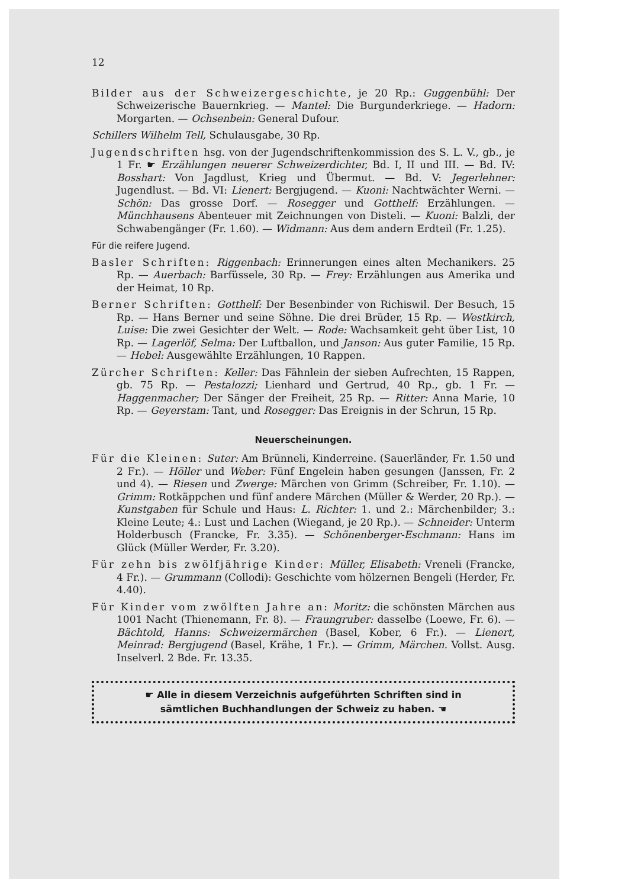12
Bilder aus der Schweizergeschichte, je 20 Rp.: Guggenbühl: Der Schweizerische Bauernkrieg. — Mantel: Die Burgunderkriege. — Hadorn: Morgarten. — Ochsenbein: General Dufour.
Schillers Wilhelm Tell, Schulausgabe, 30 Rp.
Jugendschriften hsg. von der Jugendschriftenkommission des S. L. V., gb., je 1 Fr. ☛ Erzählungen neuerer Schweizerdichter, Bd. I, II und III. — Bd. IV: Bosshart: Von Jagdlust, Krieg und Übermut. — Bd. V: Jegerlehner: Jugendlust. — Bd. VI: Lienert: Bergjugend. — Kuoni: Nachtwächter Werni. — Schön: Das grosse Dorf. — Rosegger und Gotthelf: Erzählungen. — Münchhausens Abenteuer mit Zeichnungen von Disteli. — Kuoni: Balzli, der Schwabengänger (Fr. 1.60). — Widmann: Aus dem andern Erdteil (Fr. 1.25).
Für die reifere Jugend.
Basler Schriften: Riggenbach: Erinnerungen eines alten Mechanikers. 25 Rp. — Auerbach: Barfüssele, 30 Rp. — Frey: Erzählungen aus Amerika und der Heimat, 10 Rp.
Berner Schriften: Gotthelf: Der Besenbinder von Richiswil. Der Besuch, 15 Rp. — Hans Berner und seine Söhne. Die drei Brüder, 15 Rp. — Westkirch, Luise: Die zwei Gesichter der Welt. — Rode: Wachsamkeit geht über List, 10 Rp. — Lagerlöf, Selma: Der Luftballon, und Janson: Aus guter Familie, 15 Rp. — Hebel: Ausgewählte Erzählungen, 10 Rappen.
Zürcher Schriften: Keller: Das Fähnlein der sieben Aufrechten, 15 Rappen, gb. 75 Rp. — Pestalozzi; Lienhard und Gertrud, 40 Rp., gb. 1 Fr. — Haggenmacher; Der Sänger der Freiheit, 25 Rp. — Ritter: Anna Marie, 10 Rp. — Geyerstam: Tant, und Rosegger: Das Ereignis in der Schrun, 15 Rp.
Neuerscheinungen.
Für die Kleinen: Suter: Am Brünneli, Kinderreine. (Sauerländer, Fr. 1.50 und 2 Fr.). — Höller und Weber: Fünf Engelein haben gesungen (Janssen, Fr. 2 und 4). — Riesen und Zwerge: Märchen von Grimm (Schreiber, Fr. 1.10). — Grimm: Rotkäppchen und fünf andere Märchen (Müller & Werder, 20 Rp.). — Kunstgaben für Schule und Haus: L. Richter: 1. und 2.: Märchenbilder; 3.: Kleine Leute; 4.: Lust und Lachen (Wiegand, je 20 Rp.). — Schneider: Unterm Holderbusch (Francke, Fr. 3.35). — Schönenberger-Eschmann: Hans im Glück (Müller Werder, Fr. 3.20).
Für zehn bis zwölfjährige Kinder: Müller, Elisabeth: Vreneli (Francke, 4 Fr.). — Grummann (Collodi): Geschichte vom hölzernen Bengeli (Herder, Fr. 4.40).
Für Kinder vom zwölften Jahre an: Moritz: die schönsten Märchen aus 1001 Nacht (Thienemann, Fr. 8). — Fraungruber: dasselbe (Loewe, Fr. 6). — Bächtold, Hanns: Schweizermärchen (Basel, Kober, 6 Fr.). — Lienert, Meinrad: Bergjugend (Basel, Krähe, 1 Fr.). — Grimm, Märchen. Vollst. Ausg. Inselverl. 2 Bde. Fr. 13.35.
☛ Alle in diesem Verzeichnis aufgeführten Schriften sind in
sämtlichen Buchhandlungen der Schweiz zu haben. ☚